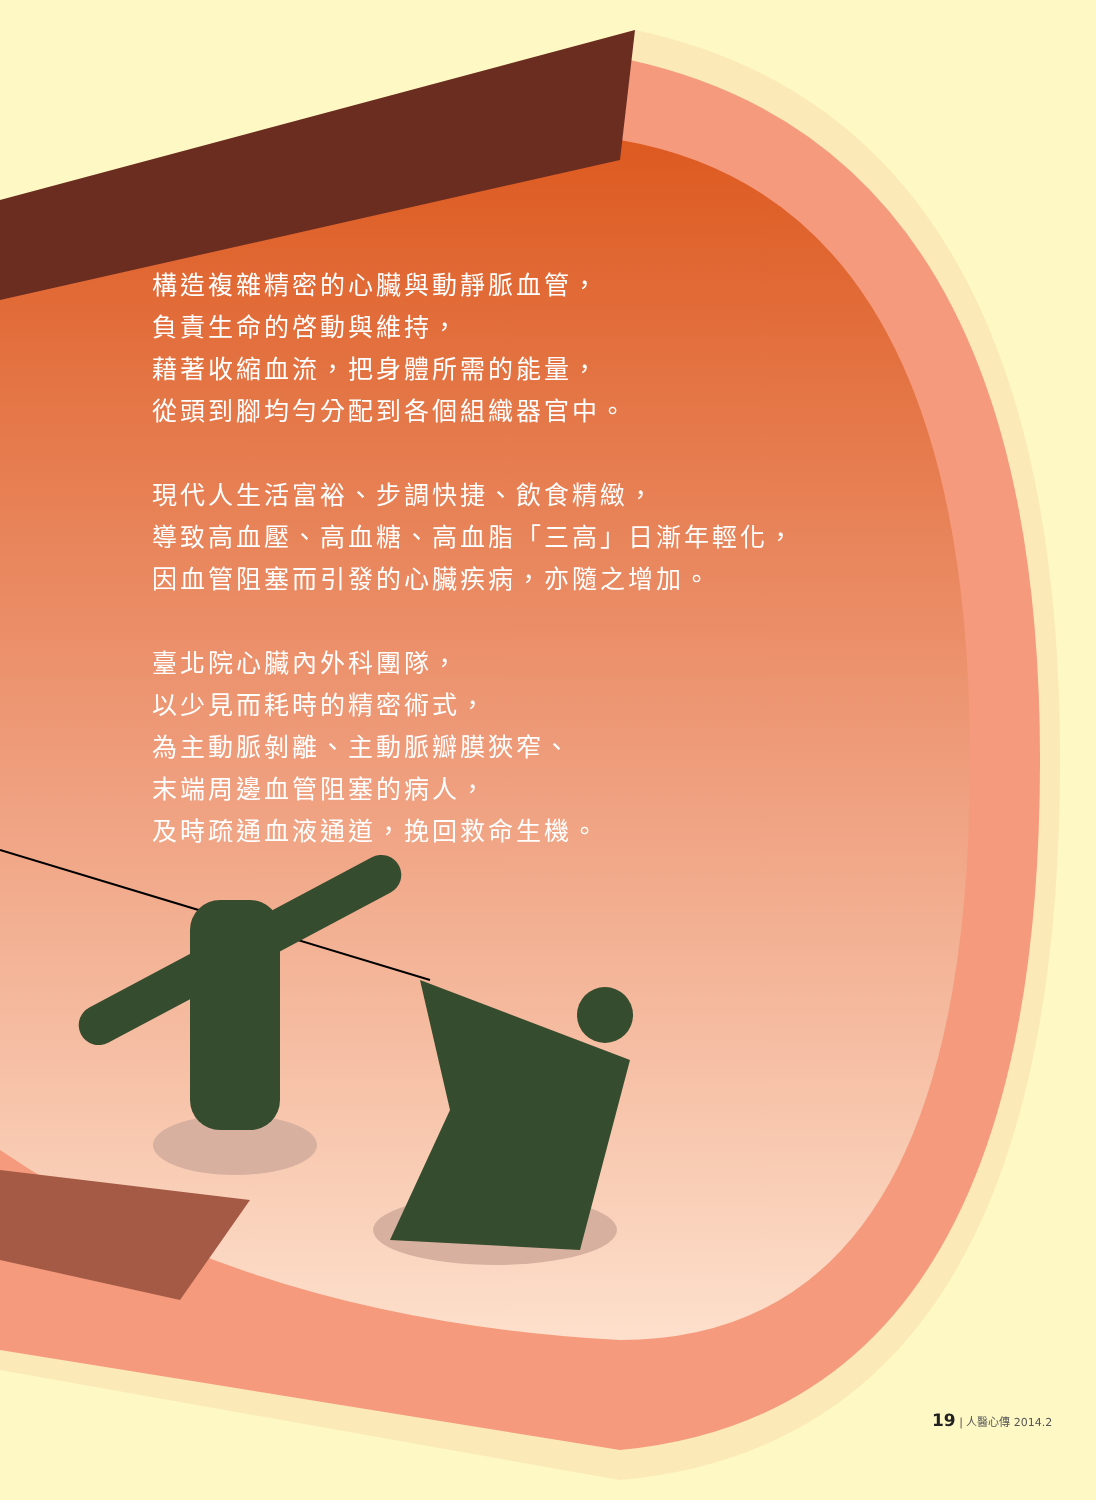構造複雜精密的心臟與動靜脈血管，
負責生命的啓動與維持，
藉著收縮血流，把身體所需的能量，
從頭到腳均勻分配到各個組織器官中。
現代人生活富裕、步調快捷、飲食精緻，
導致高血壓、高血糖、高血脂「三高」日漸年輕化，
因血管阻塞而引發的心臟疾病，亦隨之增加。
臺北院心臟內外科團隊，
以少見而耗時的精密術式，
為主動脈剝離、主動脈瓣膜狹窄、
末端周邊血管阻塞的病人，
及時疏通血液通道，挽回救命生機。
19 | 人醫心傳 2014.2